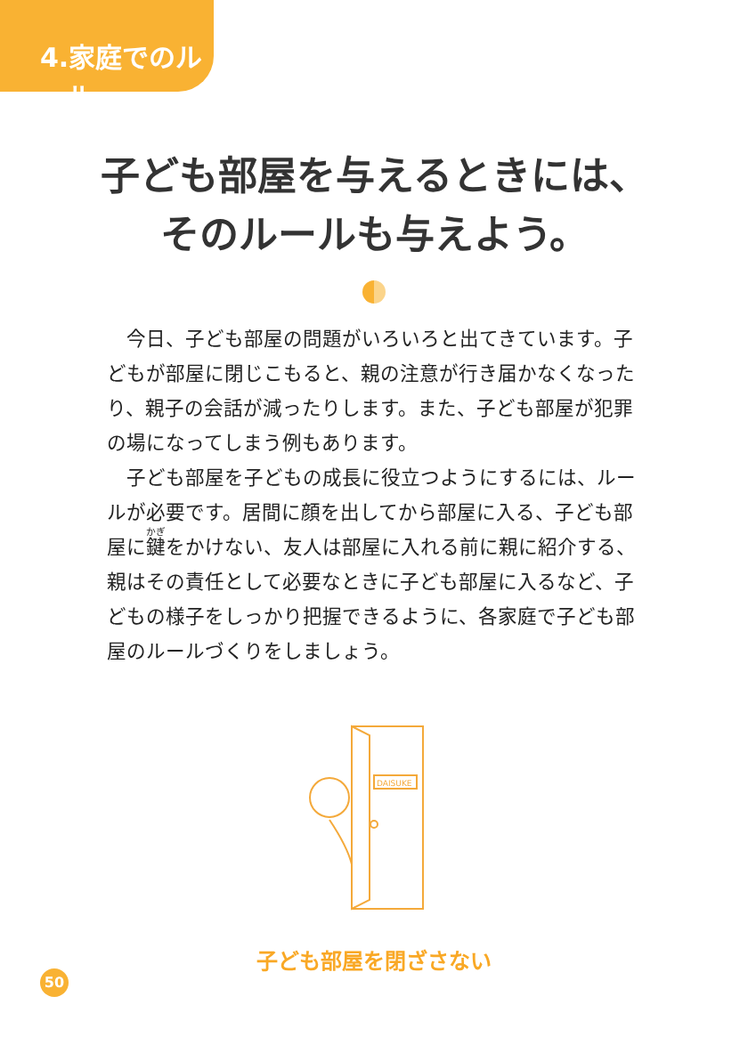4.家庭でのルール
子ども部屋を与えるときには、
そのルールも与えよう。
今日、子ども部屋の問題がいろいろと出てきています。子どもが部屋に閉じこもると、親の注意が行き届かなくなったり、親子の会話が減ったりします。また、子ども部屋が犯罪の場になってしまう例もあります。
子ども部屋を子どもの成長に役立つようにするには、ルールが必要です。居間に顔を出してから部屋に入る、子ども部屋に鍵をかけない、友人は部屋に入れる前に親に紹介する、親はその責任として必要なときに子ども部屋に入るなど、子どもの様子をしっかり把握できるように、各家庭で子ども部屋のルールづくりをしましょう。
DAISUKE
子ども部屋を閉ざさない
50